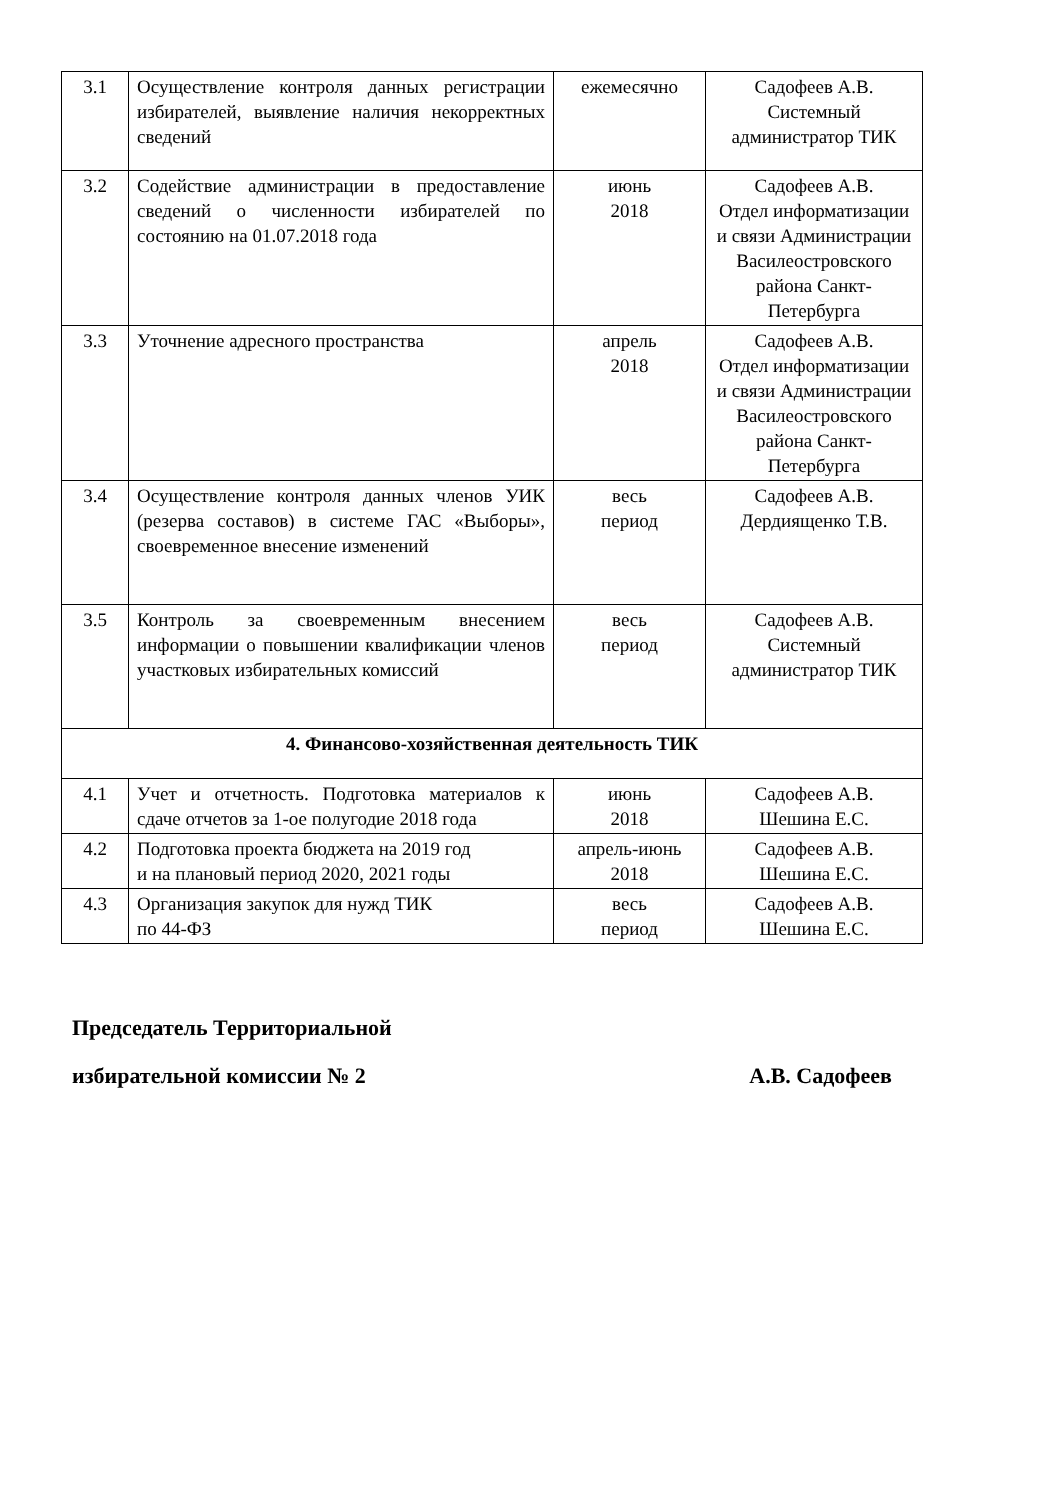| 3.1 | Осуществление контроля данных регистрации избирателей, выявление наличия некорректных сведений | ежемесячно | Садофеев А.В. Системный администратор ТИК |
| 3.2 | Содействие администрации в предоставление сведений о численности избирателей по состоянию на 01.07.2018 года | июнь 2018 | Садофеев А.В. Отдел информатизации и связи Администрации Василеостровского района Санкт-Петербурга |
| 3.3 | Уточнение адресного пространства | апрель 2018 | Садофеев А.В. Отдел информатизации и связи Администрации Василеостровского района Санкт-Петербурга |
| 3.4 | Осуществление контроля данных членов УИК (резерва составов) в системе ГАС «Выборы», своевременное внесение изменений | весь период | Садофеев А.В. Дердиященко Т.В. |
| 3.5 | Контроль за своевременным внесением информации о повышении квалификации членов участковых избирательных комиссий | весь период | Садофеев А.В. Системный администратор ТИК |
| 4. Финансово-хозяйственная деятельность ТИК | | | |
| 4.1 | Учет и отчетность. Подготовка материалов к сдаче отчетов за 1-ое полугодие 2018 года | июнь 2018 | Садофеев А.В. Шешина Е.С. |
| 4.2 | Подготовка проекта бюджета на 2019 год и на плановый период 2020, 2021 годы | апрель-июнь 2018 | Садофеев А.В. Шешина Е.С. |
| 4.3 | Организация закупок для нужд ТИК по 44-ФЗ | весь период | Садофеев А.В. Шешина Е.С. |
Председатель Территориальной
избирательной комиссии № 2 А.В. Садофеев